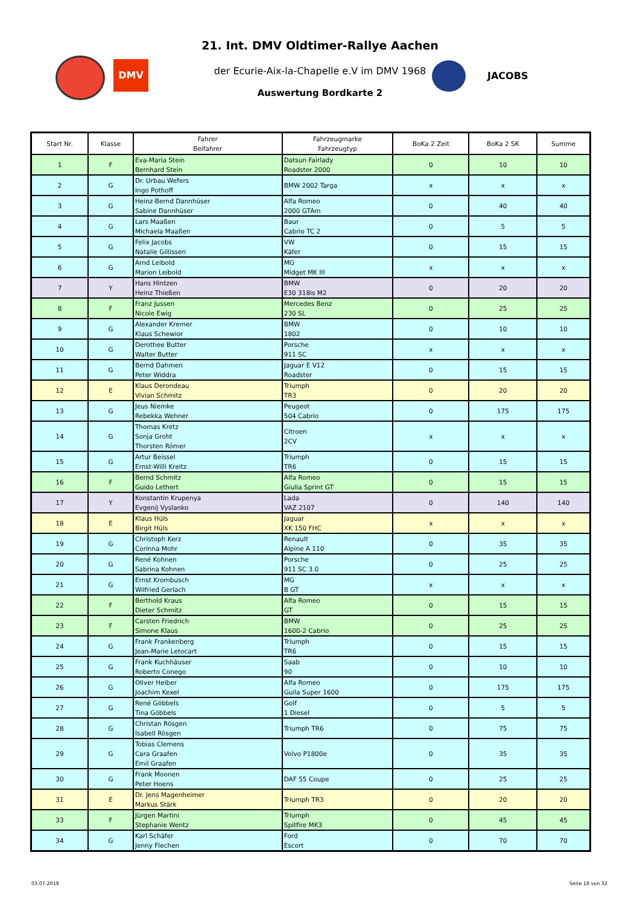DMV
JACOBS
21. Int. DMV Oldtimer-Rallye Aachen
der Ecurie-Aix-la-Chapelle e.V im DMV 1968
Auswertung Bordkarte 2
| Start Nr. | Klasse | Fahrer Beifahrer | Fahrzeugmarke Fahrzeugtyp | BoKa 2 Zeit | BoKa 2 SK | Summe |
| --- | --- | --- | --- | --- | --- | --- |
| 1 | F | Eva-Maria Stein Bernhard Stein | Datsun Fairlady Roadster 2000 | 0 | 10 | 10 |
| 2 | G | Dr. Urbau Wefers Ingo Pothoff | BMW 2002 Targa | x | x | x |
| 3 | G | Heinz-Bernd Dannhüser Sabine Dannhüser | Alfa Romeo 2000 GTAm | 0 | 40 | 40 |
| 4 | G | Lars Maaßen Michaela Maaßen | Baur Cabrio TC 2 | 0 | 5 | 5 |
| 5 | G | Felix Jacobs Natalie Gillissen | VW Käfer | 0 | 15 | 15 |
| 6 | G | Arnd Leibold Marion Leibold | MG Midget MK III | x | x | x |
| 7 | Y | Hans Hintzen Heinz Thießen | BMW E30 318is M2 | 0 | 20 | 20 |
| 8 | F | Franz Jussen Nicole Ewig | Mercedes Benz 230 SL | 0 | 25 | 25 |
| 9 | G | Alexander Kremer Klaus Schewior | BMW 1802 | 0 | 10 | 10 |
| 10 | G | Derothee Butter Walter Butter | Porsche 911 SC | x | x | x |
| 11 | G | Bernd Dahmen Peter Widdra | Jaguar E V12 Roadster | 0 | 15 | 15 |
| 12 | E | Klaus Derondeau Vivian Schmitz | Triumph TR3 | 0 | 20 | 20 |
| 13 | G | Jeus Niemke Rebekka Wehner | Peugeot 504 Cabrio | 0 | 175 | 175 |
| 14 | G | Thomas Kretz Sonja Groht Thorsten Römer | Citroen 2CV | x | x | x |
| 15 | G | Artur Beissel Ernst-Willi Kreitz | Triumph TR6 | 0 | 15 | 15 |
| 16 | F | Bernd Schmitz Guido Lethert | Alfa Romeo Giulia Sprint GT | 0 | 15 | 15 |
| 17 | Y | Konstantin Krupenya Evgenij Vyslanko | Lada VAZ 2107 | 0 | 140 | 140 |
| 18 | E | Klaus Hüls Birgit Hüls | Jaguar XK 150 FHC | x | x | x |
| 19 | G | Christoph Kerz Corinna Mohr | Renault Alpine A 110 | 0 | 35 | 35 |
| 20 | G | René Kohnen Sabrina Kohnen | Porsche 911 SC 3.0 | 0 | 25 | 25 |
| 21 | G | Ernst Krombusch Wilfried Gerlach | MG B GT | x | x | x |
| 22 | F | Berthold Kraus Dieter Schmitz | Alfa Romeo GT | 0 | 15 | 15 |
| 23 | F | Carsten Friedrich Simone Klaus | BMW 1600-2 Cabrio | 0 | 25 | 25 |
| 24 | G | Frank Frankenberg Jean-Marie Letocart | Triumph TR6 | 0 | 15 | 15 |
| 25 | G | Frank Kuchhäuser Roberto Conego | Saab 90 | 0 | 10 | 10 |
| 26 | G | Oliver Heiber Joachim Kexel | Alfa Romeo Guila Super 1600 | 0 | 175 | 175 |
| 27 | G | René Göbbels Tina Göbbels | Golf 1 Diesel | 0 | 5 | 5 |
| 28 | G | Christan Rösgen Isabell Rösgen | Triumph TR6 | 0 | 75 | 75 |
| 29 | G | Tobias Clemens Cara Graafen Emil Graafen | Volvo P1800e | 0 | 35 | 35 |
| 30 | G | Frank Moonen Peter Hoens | DAF 55 Coupe | 0 | 25 | 25 |
| 31 | E | Dr. Jens Magenheimer Markus Stärk | Triumph TR3 | 0 | 20 | 20 |
| 33 | F | Jürgen Martini Stephanie Wentz | Triumph Spitfire MK3 | 0 | 45 | 45 |
| 34 | G | Karl Schäfer Jenny Flechen | Ford Escort | 0 | 70 | 70 |
03.07.2018 Seite 18 von 32